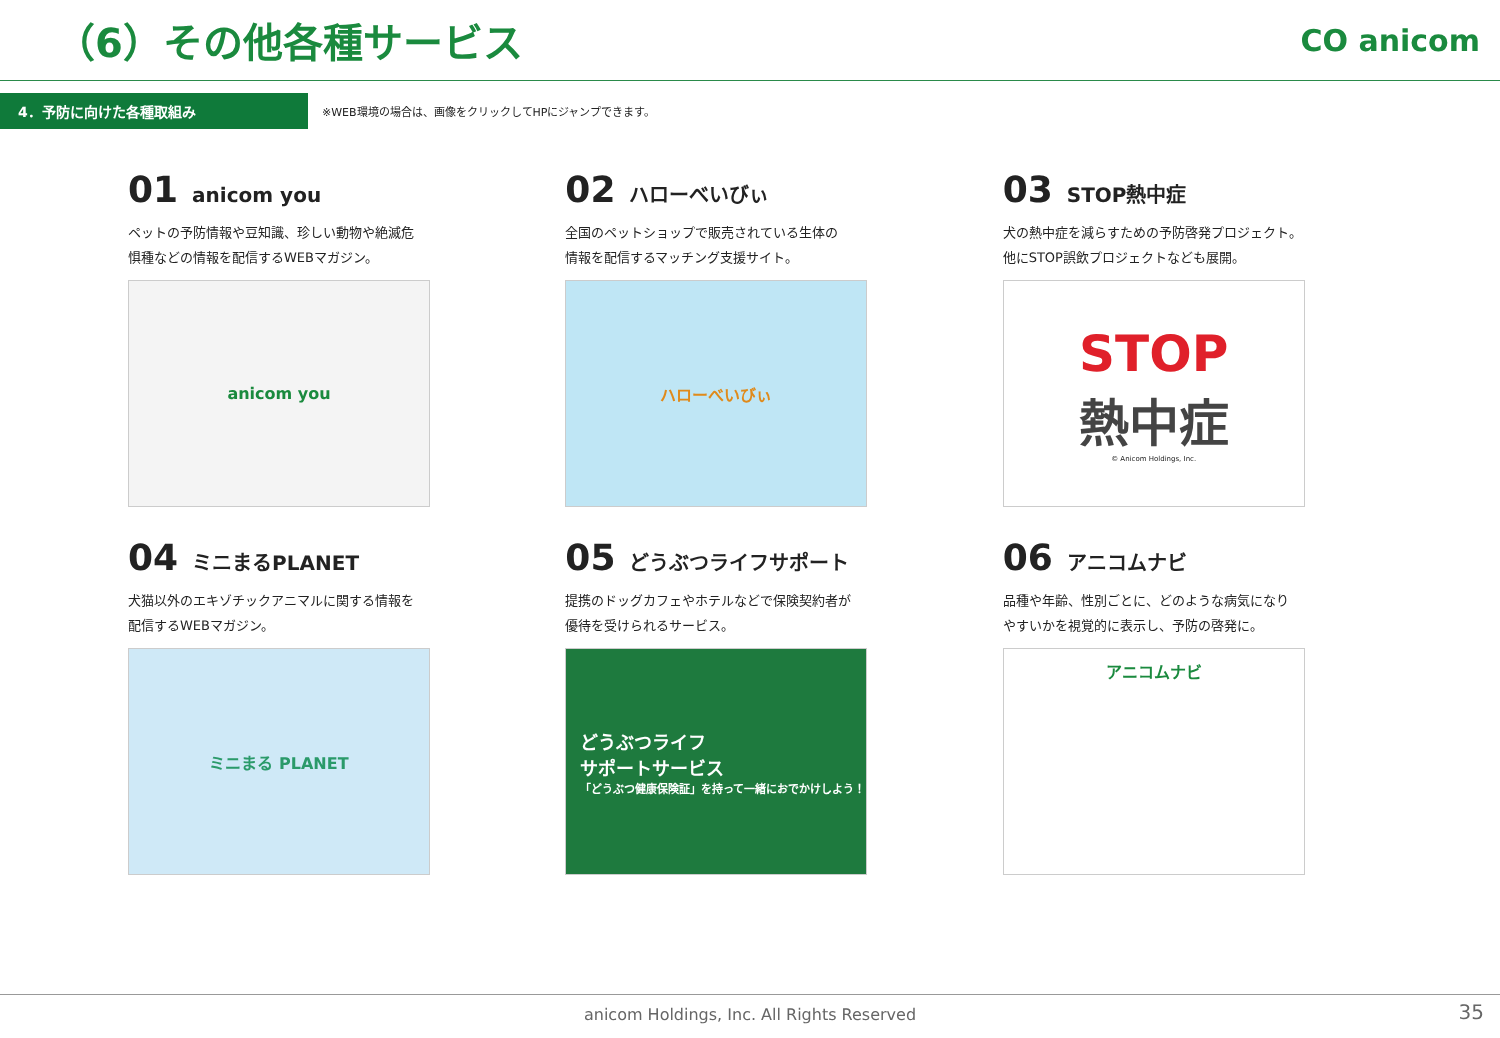（6）その他各種サービス
CO anicom
4．予防に向けた各種取組み
※WEB環境の場合は、画像をクリックしてHPにジャンプできます。
01 anicom you
ペットの予防情報や豆知識、珍しい動物や絶滅危
惧種などの情報を配信するWEBマガジン。
anicom you
02 ハローべいびぃ
全国のペットショップで販売されている生体の
情報を配信するマッチング支援サイト。
ハローべいびぃ
03 STOP熱中症
犬の熱中症を減らすための予防啓発プロジェクト。
他にSTOP誤飲プロジェクトなども展開。
STOP
熱中症
© Anicom Holdings, Inc.
04 ミニまるPLANET
犬猫以外のエキゾチックアニマルに関する情報を
配信するWEBマガジン。
ミニまる PLANET
05 どうぶつライフサポート
提携のドッグカフェやホテルなどで保険契約者が
優待を受けられるサービス。
どうぶつライフ
サポートサービス
「どうぶつ健康保険証」を持って一緒におでかけしよう！
06 アニコムナビ
品種や年齢、性別ごとに、どのような病気になり
やすいかを視覚的に表示し、予防の啓発に。
アニコムナビ
anicom Holdings, Inc. All Rights Reserved 35